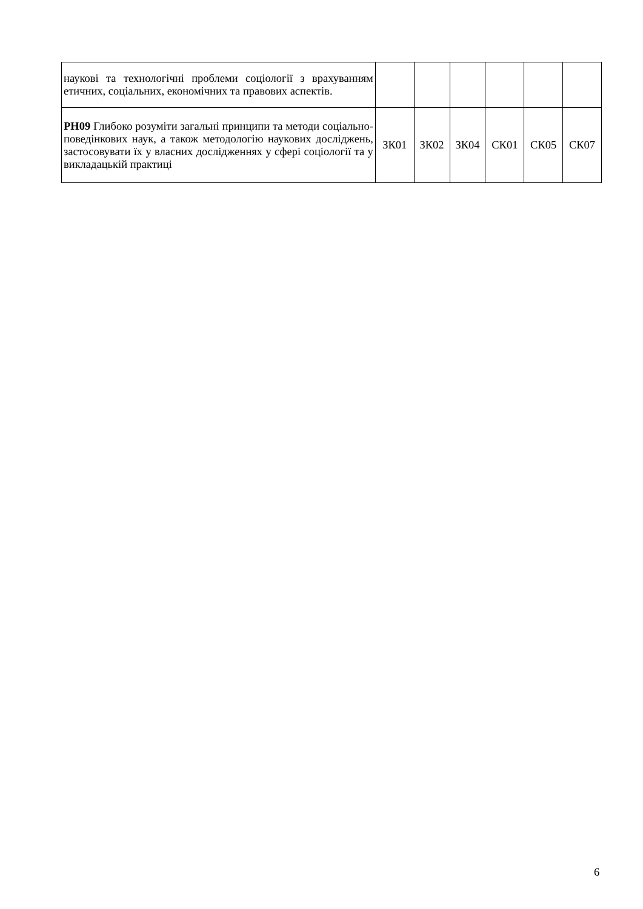| наукові та технологічні проблеми соціології з врахуванням етичних, соціальних, економічних та правових аспектів. | | | | | | |
| РН09 Глибоко розуміти загальні принципи та методи соціально-поведінкових наук, а також методологію наукових досліджень, застосовувати їх у власних дослідженнях у сфері соціології та у викладацькій практиці | ЗК01 | ЗК02 | ЗК04 | СК01 | СК05 | СК07 |
6